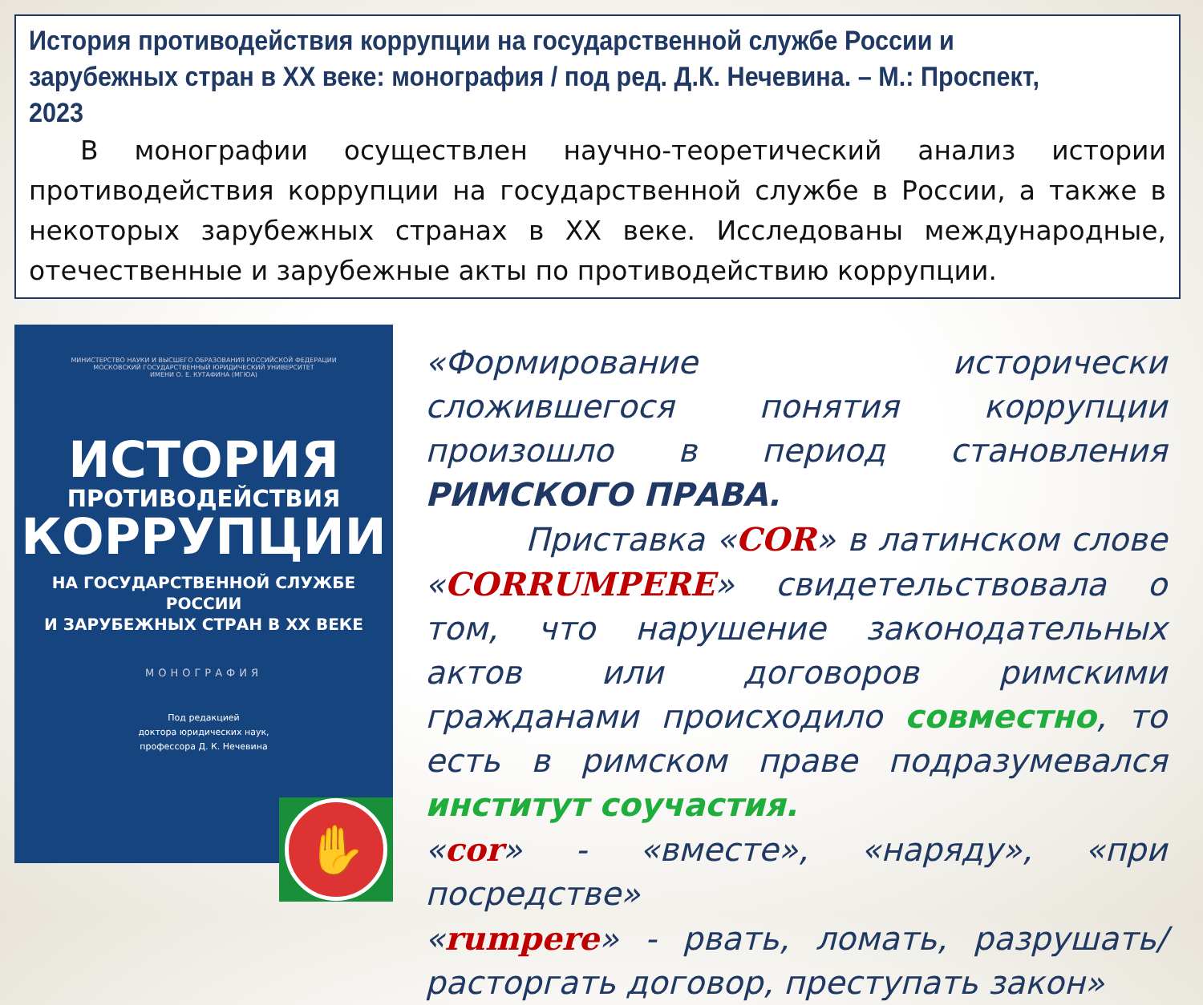История противодействия коррупции на государственной службе России и зарубежных стран в XX веке: монография / под ред. Д.К. Нечевина. – М.: Проспект, 2023
В монографии осуществлен научно-теоретический анализ истории противодействия коррупции на государственной службе в России, а также в некоторых зарубежных странах в XX веке. Исследованы международные, отечественные и зарубежные акты по противодействию коррупции.
МИНИСТЕРСТВО НАУКИ И ВЫСШЕГО ОБРАЗОВАНИЯ РОССИЙСКОЙ ФЕДЕРАЦИИ
МОСКОВСКИЙ ГОСУДАРСТВЕННЫЙ ЮРИДИЧЕСКИЙ УНИВЕРСИТЕТ
ИМЕНИ О. Е. КУТАФИНА (МГЮА)
ИСТОРИЯ
ПРОТИВОДЕЙСТВИЯ
КОРРУПЦИИ
НА ГОСУДАРСТВЕННОЙ СЛУЖБЕ РОССИИ
И ЗАРУБЕЖНЫХ СТРАН В XX ВЕКЕ
МОНОГРАФИЯ
Под редакцией
доктора юридических наук,
профессора Д. К. Нечевина
✋
«Формирование исторически сложившегося понятия коррупции произошло в период становления РИМСКОГО ПРАВА.
Приставка «COR» в латинском слове «CORRUMPERE» свидетельствовала о том, что нарушение законодательных актов или договоров римскими гражданами происходило совместно, то есть в римском праве подразумевался институт соучастия.
«cor» - «вместе», «наряду», «при посредстве»
«rumpere» - рвать, ломать, разрушать/ расторгать договор, преступать закон»